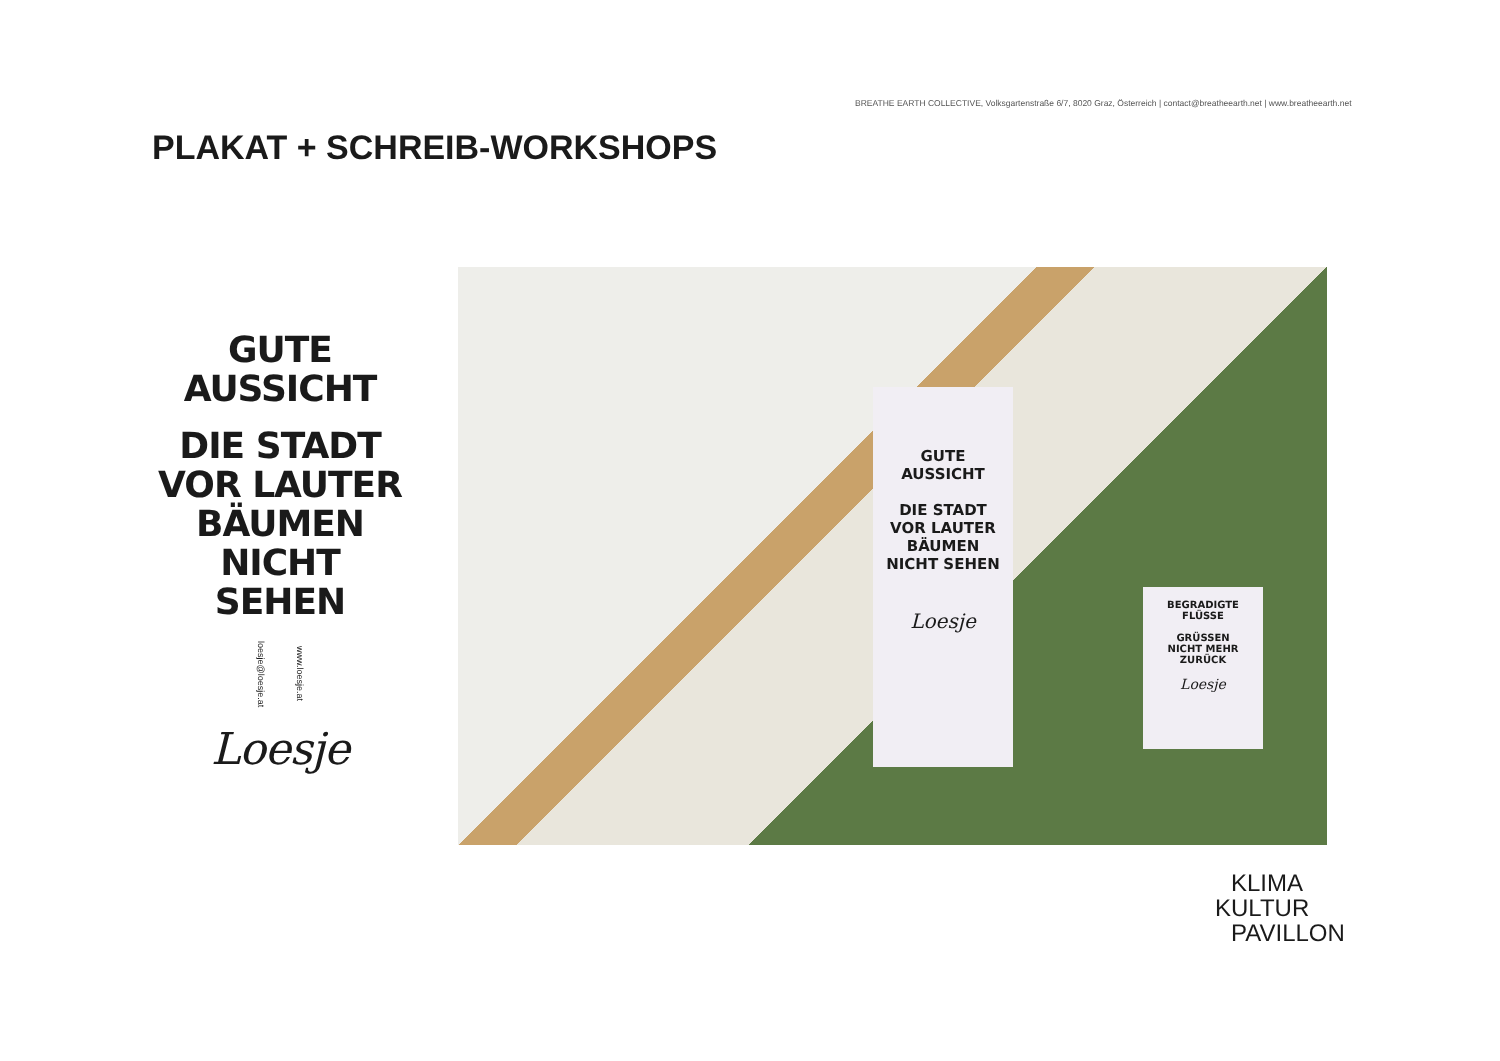BREATHE EARTH COLLECTIVE, Volksgartenstraße 6/7, 8020 Graz, Österreich | contact@breatheearth.net | www.breatheearth.net
PLAKAT + SCHREIB-WORKSHOPS
GUTE
AUSSICHT
DIE STADT
VOR LAUTER
BÄUMEN
NICHT SEHEN
www.loesje.at loesje@loesje.at
Loesje
GUTE
AUSSICHT
DIE STADT
VOR LAUTER
BÄUMEN
NICHT SEHEN
Loesje
BEGRADIGTE
FLÜSSE
GRÜSSEN
NICHT MEHR
ZURÜCK
Loesje
KLIMA
KULTUR
PAVILLON